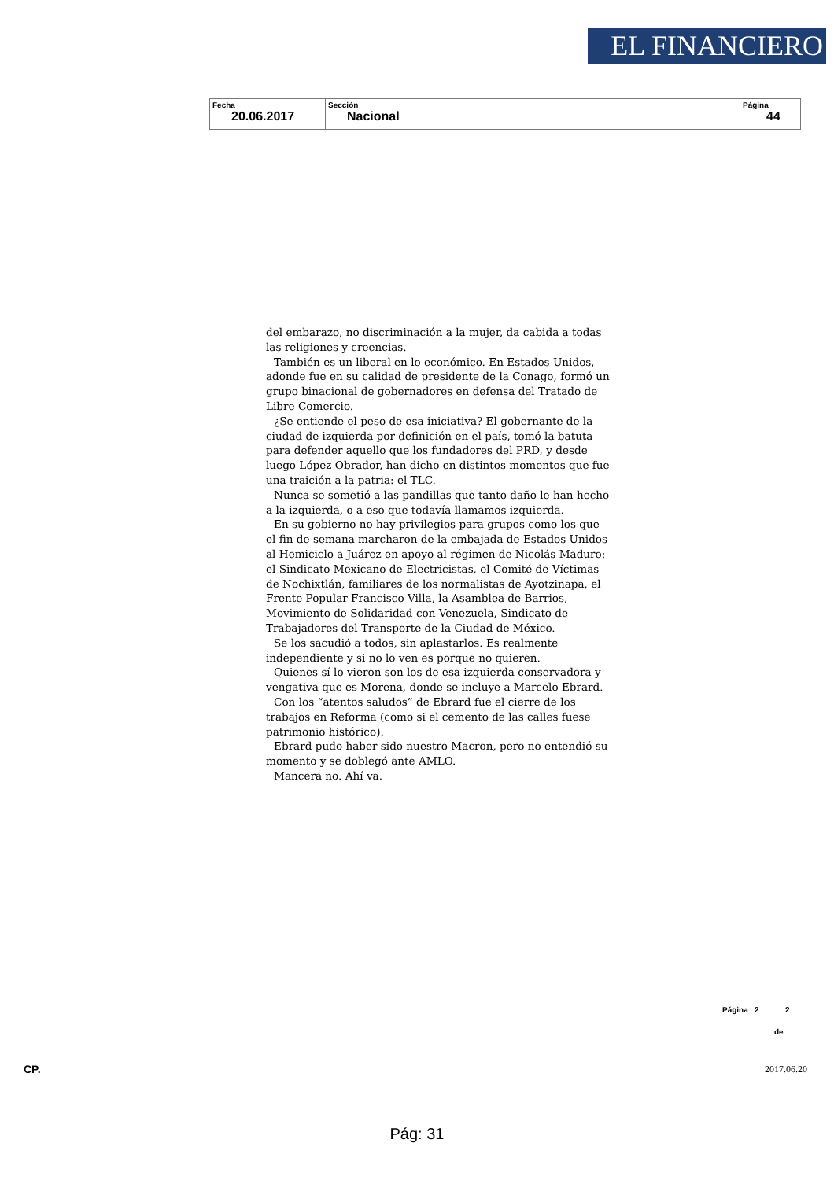EL FINANCIERO
| Fecha 20.06.2017 | Sección Nacional | Página 44 |
del embarazo, no discriminación a la mujer, da cabida a todas las religiones y creencias.
También es un liberal en lo económico. En Estados Unidos, adonde fue en su calidad de presidente de la Conago, formó un grupo binacional de gobernadores en defensa del Tratado de Libre Comercio.
¿Se entiende el peso de esa iniciativa? El gobernante de la ciudad de izquierda por definición en el país, tomó la batuta para defender aquello que los fundadores del PRD, y desde luego López Obrador, han dicho en distintos momentos que fue una traición a la patria: el TLC.
Nunca se sometió a las pandillas que tanto daño le han hecho a la izquierda, o a eso que todavía llamamos izquierda.
En su gobierno no hay privilegios para grupos como los que el fin de semana marcharon de la embajada de Estados Unidos al Hemiciclo a Juárez en apoyo al régimen de Nicolás Maduro: el Sindicato Mexicano de Electricistas, el Comité de Víctimas de Nochixtlán, familiares de los normalistas de Ayotzinapa, el Frente Popular Francisco Villa, la Asamblea de Barrios, Movimiento de Solidaridad con Venezuela, Sindicato de Trabajadores del Transporte de la Ciudad de México.
Se los sacudió a todos, sin aplastarlos. Es realmente independiente y si no lo ven es porque no quieren.
Quienes sí lo vieron son los de esa izquierda conservadora y vengativa que es Morena, donde se incluye a Marcelo Ebrard.
Con los “atentos saludos” de Ebrard fue el cierre de los trabajos en Reforma (como si el cemento de las calles fuese patrimonio histórico).
Ebrard pudo haber sido nuestro Macron, pero no entendió su momento y se doblegó ante AMLO.
Mancera no. Ahí va.
Página 2 2
de
CP. 2017.06.20
Pág: 31